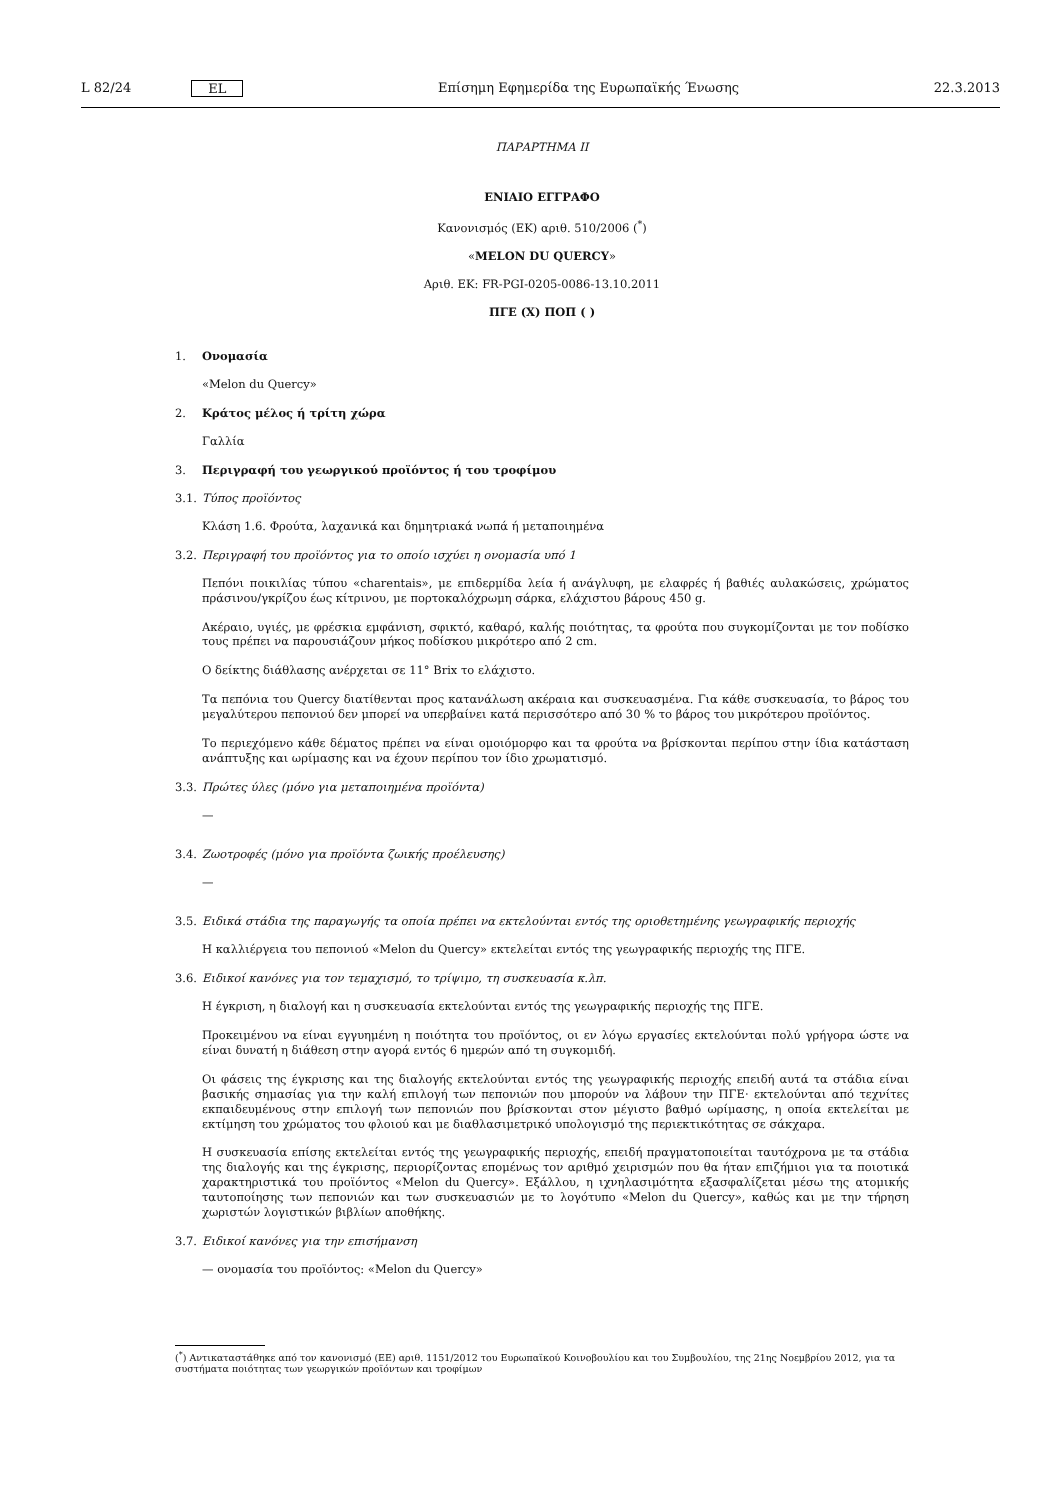L 82/24 EL Επίσημη Εφημερίδα της Ευρωπαϊκής Ένωσης 22.3.2013
ΠΑΡΑΡΤΗΜΑ II
ΕΝΙΑΙΟ ΕΓΓΡΑΦΟ
Κανονισμός (ΕΚ) αριθ. 510/2006 (<sup>*</sup>)
«MELON DU QUERCY»
Αριθ. ΕΚ: FR-PGI-0205-0086-13.10.2011
ΠΓΕ (X) ΠΟΠ ( )
1. Ονομασία
«Melon du Quercy»
2. Κράτος μέλος ή τρίτη χώρα
Γαλλία
3. Περιγραφή του γεωργικού προϊόντος ή του τροφίμου
3.1. Τύπος προϊόντος
Κλάση 1.6. Φρούτα, λαχανικά και δημητριακά νωπά ή μεταποιημένα
3.2. Περιγραφή του προϊόντος για το οποίο ισχύει η ονομασία υπό 1
Πεπόνι ποικιλίας τύπου «charentais», με επιδερμίδα λεία ή ανάγλυφη, με ελαφρές ή βαθιές αυλακώσεις, χρώματος πράσινου/γκρίζου έως κίτρινου, με πορτοκαλόχρωμη σάρκα, ελάχιστου βάρους 450 g.
Ακέραιο, υγιές, με φρέσκια εμφάνιση, σφικτό, καθαρό, καλής ποιότητας, τα φρούτα που συγκομίζονται με τον ποδίσκο τους πρέπει να παρουσιάζουν μήκος ποδίσκου μικρότερο από 2 cm.
Ο δείκτης διάθλασης ανέρχεται σε 11° Brix το ελάχιστο.
Τα πεπόνια του Quercy διατίθενται προς κατανάλωση ακέραια και συσκευασμένα. Για κάθε συσκευασία, το βάρος του μεγαλύτερου πεπονιού δεν μπορεί να υπερβαίνει κατά περισσότερο από 30 % το βάρος του μικρότερου προϊόντος.
Το περιεχόμενο κάθε δέματος πρέπει να είναι ομοιόμορφο και τα φρούτα να βρίσκονται περίπου στην ίδια κατάσταση ανάπτυξης και ωρίμασης και να έχουν περίπου τον ίδιο χρωματισμό.
3.3. Πρώτες ύλες (μόνο για μεταποιημένα προϊόντα)
—
3.4. Ζωοτροφές (μόνο για προϊόντα ζωικής προέλευσης)
—
3.5. Ειδικά στάδια της παραγωγής τα οποία πρέπει να εκτελούνται εντός της οριοθετημένης γεωγραφικής περιοχής
Η καλλιέργεια του πεπονιού «Melon du Quercy» εκτελείται εντός της γεωγραφικής περιοχής της ΠΓΕ.
3.6. Ειδικοί κανόνες για τον τεμαχισμό, το τρίψιμο, τη συσκευασία κ.λπ.
Η έγκριση, η διαλογή και η συσκευασία εκτελούνται εντός της γεωγραφικής περιοχής της ΠΓΕ.
Προκειμένου να είναι εγγυημένη η ποιότητα του προϊόντος, οι εν λόγω εργασίες εκτελούνται πολύ γρήγορα ώστε να είναι δυνατή η διάθεση στην αγορά εντός 6 ημερών από τη συγκομιδή.
Οι φάσεις της έγκρισης και της διαλογής εκτελούνται εντός της γεωγραφικής περιοχής επειδή αυτά τα στάδια είναι βασικής σημασίας για την καλή επιλογή των πεπονιών που μπορούν να λάβουν την ΠΓΕ· εκτελούνται από τεχνίτες εκπαιδευμένους στην επιλογή των πεπονιών που βρίσκονται στον μέγιστο βαθμό ωρίμασης, η οποία εκτελείται με εκτίμηση του χρώματος του φλοιού και με διαθλασιμετρικό υπολογισμό της περιεκτικότητας σε σάκχαρα.
Η συσκευασία επίσης εκτελείται εντός της γεωγραφικής περιοχής, επειδή πραγματοποιείται ταυτόχρονα με τα στάδια της διαλογής και της έγκρισης, περιορίζοντας επομένως τον αριθμό χειρισμών που θα ήταν επιζήμιοι για τα ποιοτικά χαρα­κτηριστικά του προϊόντος «Melon du Quercy». Εξάλλου, η ιχνηλασιμότητα εξασφαλίζεται μέσω της ατομικής ταυτοποίησης των πεπονιών και των συσκευασιών με το λογότυπο «Melon du Quercy», καθώς και με την τήρηση χωριστών λογιστικών βιβλίων αποθήκης.
3.7. Ειδικοί κανόνες για την επισήμανση
— ονομασία του προϊόντος: «Melon du Quercy»
(<sup>*</sup>) Αντικαταστάθηκε από τον κανονισμό (ΕΕ) αριθ. 1151/2012 του Ευρωπαϊκού Κοινοβουλίου και του Συμβουλίου, της 21ης Νοεμβρίου 2012, για τα συστήματα ποιότητας των γεωργικών προϊόντων και τροφίμων